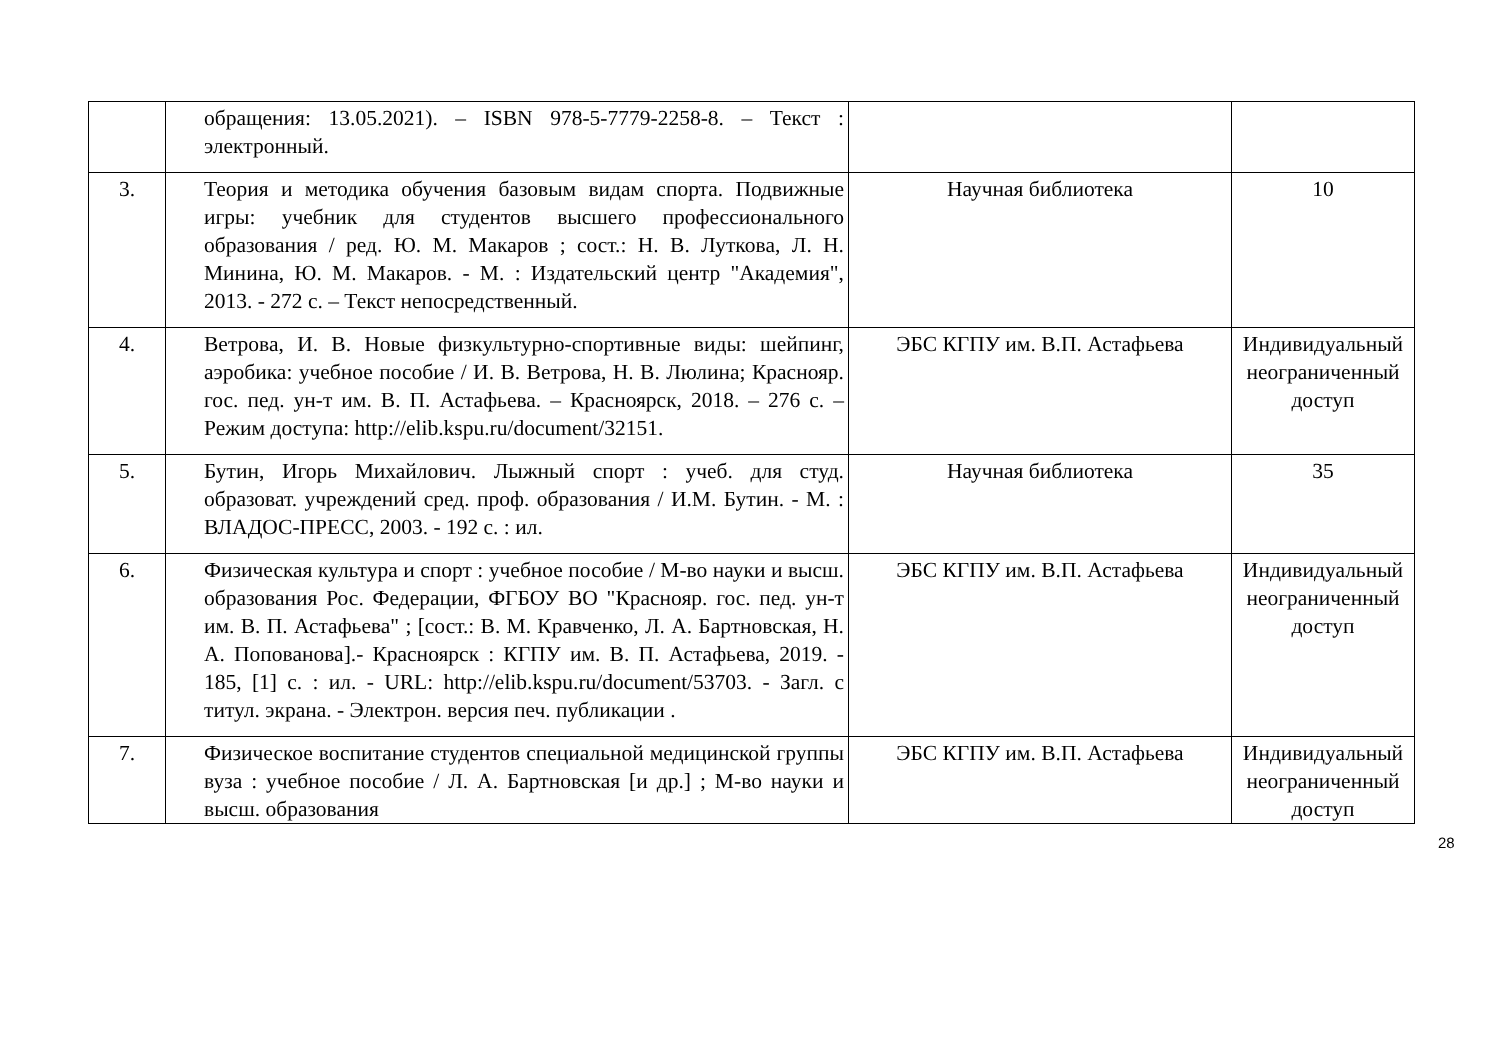| | обращения: 13.05.2021). – ISBN 978-5-7779-2258-8. – Текст : электронный. | | |
| 3. | Теория и методика обучения базовым видам спорта. Подвижные игры: учебник для студентов высшего профессионального образования / ред. Ю. М. Макаров ; сост.: Н. В. Лутковa, Л. Н. Минина, Ю. М. Макаров. - М. : Издательский центр "Академия", 2013. - 272 с. – Текст непосредственный. | Научная библиотека | 10 |
| 4. | Ветрова, И. В. Новые физкультурно-спортивные виды: шейпинг, аэробика: учебное пособие / И. В. Ветрова, Н. В. Люлина; Краснояр. гос. пед. ун-т им. В. П. Астафьева. – Красноярск, 2018. – 276 с. – Режим доступа: http://elib.kspu.ru/document/32151. | ЭБС КГПУ им. В.П. Астафьева | Индивидуальный неограниченный доступ |
| 5. | Бутин, Игорь Михайлович. Лыжный спорт : учеб. для студ. образоват. учреждений сред. проф. образования / И.М. Бутин. - М. : ВЛАДОС-ПРЕСС, 2003. - 192 с. : ил. | Научная библиотека | 35 |
| 6. | Физическая культура и спорт : учебное пособие / М-во науки и высш. образования Рос. Федерации, ФГБОУ ВО "Краснояр. гос. пед. ун-т им. В. П. Астафьева" ; [сост.: В. М. Кравченко, Л. А. Бартновская, Н. А. Попованова].- Красноярск : КГПУ им. В. П. Астафьева, 2019. - 185, [1] с. : ил. - URL: http://elib.kspu.ru/document/53703. - Загл. с титул. экрана. - Электрон. версия печ. публикации . | ЭБС КГПУ им. В.П. Астафьева | Индивидуальный неограниченный доступ |
| 7. | Физическое воспитание студентов специальной медицинской группы вуза : учебное пособие / Л. А. Бартновская [и др.] ; М-во науки и высш. образования | ЭБС КГПУ им. В.П. Астафьева | Индивидуальный неограниченный доступ |
28